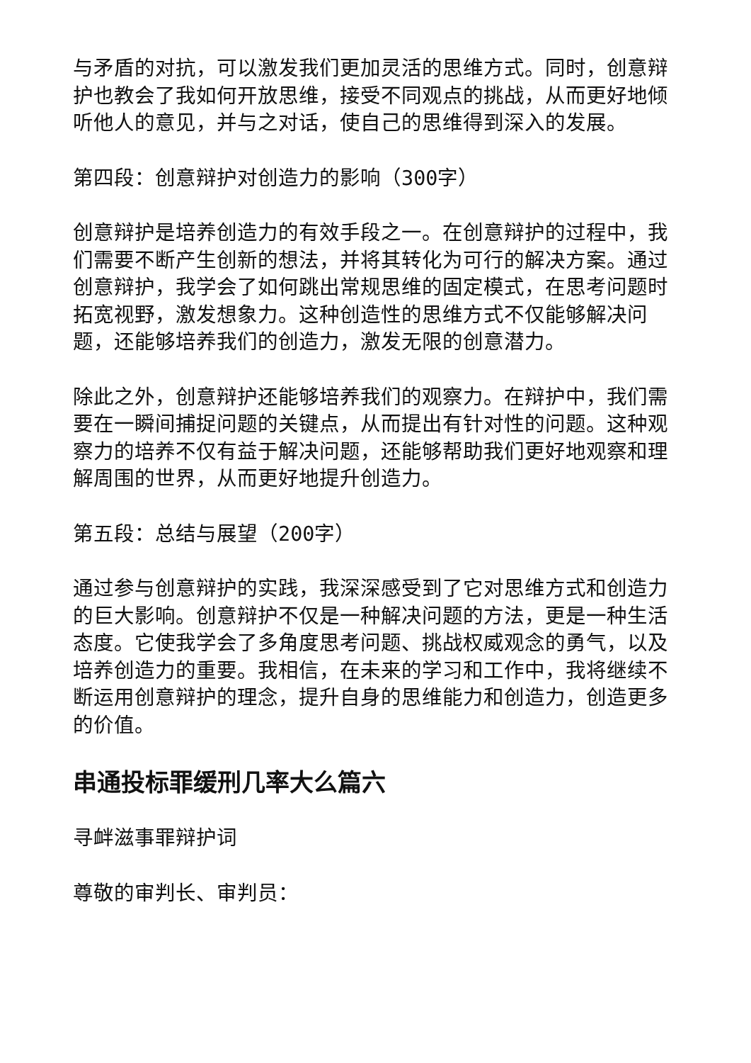与矛盾的对抗，可以激发我们更加灵活的思维方式。同时，创意辩护也教会了我如何开放思维，接受不同观点的挑战，从而更好地倾听他人的意见，并与之对话，使自己的思维得到深入的发展。
第四段：创意辩护对创造力的影响（300字）
创意辩护是培养创造力的有效手段之一。在创意辩护的过程中，我们需要不断产生创新的想法，并将其转化为可行的解决方案。通过创意辩护，我学会了如何跳出常规思维的固定模式，在思考问题时拓宽视野，激发想象力。这种创造性的思维方式不仅能够解决问题，还能够培养我们的创造力，激发无限的创意潜力。
除此之外，创意辩护还能够培养我们的观察力。在辩护中，我们需要在一瞬间捕捉问题的关键点，从而提出有针对性的问题。这种观察力的培养不仅有益于解决问题，还能够帮助我们更好地观察和理解周围的世界，从而更好地提升创造力。
第五段：总结与展望（200字）
通过参与创意辩护的实践，我深深感受到了它对思维方式和创造力的巨大影响。创意辩护不仅是一种解决问题的方法，更是一种生活态度。它使我学会了多角度思考问题、挑战权威观念的勇气，以及培养创造力的重要。我相信，在未来的学习和工作中，我将继续不断运用创意辩护的理念，提升自身的思维能力和创造力，创造更多的价值。
串通投标罪缓刑几率大么篇六
寻衅滋事罪辩护词
尊敬的审判长、审判员：